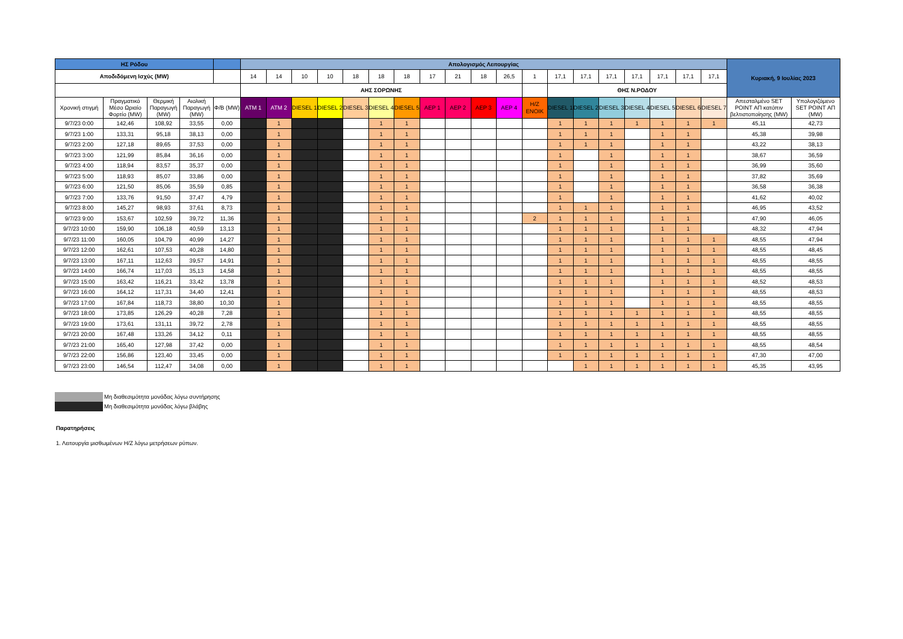| ΗΣ Ρόδου | | | | | Απολογισμός Λειτουργίας | | | | | | | | | | | | | | | | | | | Κυριακή, 9 Ιουλίας 2023 | |
| --- | --- | --- | --- | --- | --- | --- | --- | --- | --- | --- | --- | --- | --- | --- | --- | --- | --- | --- | --- | --- | --- | --- | --- | --- | --- |
| Αποδιδόμενη Ισχύς (MW) | | | | | 14 | 14 | 10 | 10 | 18 | 18 | 18 | 17 | 21 | 18 | 26,5 | 1 | 17,1 | 17,1 | 17,1 | 17,1 | 17,1 | 17,1 | 17,1 | | |
| | | | | | ΑΗΣ ΣΟΡΩΝΗΣ | | | | | | | | | | | | ΘΗΣ Ν.ΡΟΔΟΥ | | | | | | | | |
| Χρονική στιγμή | Πραγματικό Μέσο Ωριαίο Φορτίο (MW) | Θερμική Παραγωγή (MW) | Αιολική Παραγωγή (MW) | Φ/Β (MW) | ATM 1 | ATM 2 | DIESEL 1 | DIESEL 2 | DIESEL 3 | DIESEL 4 | DIESEL 5 | AEP 1 | AEP 2 | AEP 3 | AEP 4 | H/Z ENOIK | DIESEL 1 | DIESEL 2 | DIESEL 3 | DIESEL 4 | DIESEL 5 | DIESEL 6 | DIESEL 7 | Απεσταλμένο SET POINT ΑΠ κατόπιν βελτιστοποίησης (MW) | Υπολογιζόμενο SET POINT ΑΠ (MW) |
| 9/7/23 0:00 | 142,46 | 108,92 | 33,55 | 0,00 | | 1 | | | | 1 | 1 | | | | | | 1 | 1 | 1 | 1 | 1 | 1 | 1 | 45,11 | 42,73 |
| 9/7/23 1:00 | 133,31 | 95,18 | 38,13 | 0,00 | | 1 | | | | 1 | 1 | | | | | | 1 | 1 | 1 | | 1 | 1 | | 45,38 | 39,98 |
| 9/7/23 2:00 | 127,18 | 89,65 | 37,53 | 0,00 | | 1 | | | | 1 | 1 | | | | | | 1 | 1 | 1 | | 1 | 1 | | 43,22 | 38,13 |
| 9/7/23 3:00 | 121,99 | 85,84 | 36,16 | 0,00 | | 1 | | | | 1 | 1 | | | | | | 1 | | 1 | | 1 | 1 | | 38,67 | 36,59 |
| 9/7/23 4:00 | 118,94 | 83,57 | 35,37 | 0,00 | | 1 | | | | 1 | 1 | | | | | | 1 | | 1 | | 1 | 1 | | 36,99 | 35,60 |
| 9/7/23 5:00 | 118,93 | 85,07 | 33,86 | 0,00 | | 1 | | | | 1 | 1 | | | | | | 1 | | 1 | | 1 | 1 | | 37,82 | 35,69 |
| 9/7/23 6:00 | 121,50 | 85,06 | 35,59 | 0,85 | | 1 | | | | 1 | 1 | | | | | | 1 | | 1 | | 1 | 1 | | 36,58 | 36,38 |
| 9/7/23 7:00 | 133,76 | 91,50 | 37,47 | 4,79 | | 1 | | | | 1 | 1 | | | | | | 1 | | 1 | | 1 | 1 | | 41,62 | 40,02 |
| 9/7/23 8:00 | 145,27 | 98,93 | 37,61 | 8,73 | | 1 | | | | 1 | 1 | | | | | | 1 | 1 | 1 | | 1 | 1 | | 46,95 | 43,52 |
| 9/7/23 9:00 | 153,67 | 102,59 | 39,72 | 11,36 | | 1 | | | | 1 | 1 | | | | | 2 | 1 | 1 | 1 | | 1 | 1 | | 47,90 | 46,05 |
| 9/7/23 10:00 | 159,90 | 106,18 | 40,59 | 13,13 | | 1 | | | | 1 | 1 | | | | | | 1 | 1 | 1 | | 1 | 1 | | 48,32 | 47,94 |
| 9/7/23 11:00 | 160,05 | 104,79 | 40,99 | 14,27 | | 1 | | | | 1 | 1 | | | | | | 1 | 1 | 1 | | 1 | 1 | 1 | 48,55 | 47,94 |
| 9/7/23 12:00 | 162,61 | 107,53 | 40,28 | 14,80 | | 1 | | | | 1 | 1 | | | | | | 1 | 1 | 1 | | 1 | 1 | 1 | 48,55 | 48,45 |
| 9/7/23 13:00 | 167,11 | 112,63 | 39,57 | 14,91 | | 1 | | | | 1 | 1 | | | | | | 1 | 1 | 1 | | 1 | 1 | 1 | 48,55 | 48,55 |
| 9/7/23 14:00 | 166,74 | 117,03 | 35,13 | 14,58 | | 1 | | | | 1 | 1 | | | | | | 1 | 1 | 1 | | 1 | 1 | 1 | 48,55 | 48,55 |
| 9/7/23 15:00 | 163,42 | 116,21 | 33,42 | 13,78 | | 1 | | | | 1 | 1 | | | | | | 1 | 1 | 1 | | 1 | 1 | 1 | 48,52 | 48,53 |
| 9/7/23 16:00 | 164,12 | 117,31 | 34,40 | 12,41 | | 1 | | | | 1 | 1 | | | | | | 1 | 1 | 1 | | 1 | 1 | 1 | 48,55 | 48,53 |
| 9/7/23 17:00 | 167,84 | 118,73 | 38,80 | 10,30 | | 1 | | | | 1 | 1 | | | | | | 1 | 1 | 1 | | 1 | 1 | 1 | 48,55 | 48,55 |
| 9/7/23 18:00 | 173,85 | 126,29 | 40,28 | 7,28 | | 1 | | | | 1 | 1 | | | | | | 1 | 1 | 1 | 1 | 1 | 1 | 1 | 48,55 | 48,55 |
| 9/7/23 19:00 | 173,61 | 131,11 | 39,72 | 2,78 | | 1 | | | | 1 | 1 | | | | | | 1 | 1 | 1 | 1 | 1 | 1 | 1 | 48,55 | 48,55 |
| 9/7/23 20:00 | 167,48 | 133,26 | 34,12 | 0,11 | | 1 | | | | 1 | 1 | | | | | | 1 | 1 | 1 | 1 | 1 | 1 | 1 | 48,55 | 48,55 |
| 9/7/23 21:00 | 165,40 | 127,98 | 37,42 | 0,00 | | 1 | | | | 1 | 1 | | | | | | 1 | 1 | 1 | 1 | 1 | 1 | 1 | 48,55 | 48,54 |
| 9/7/23 22:00 | 156,86 | 123,40 | 33,45 | 0,00 | | 1 | | | | 1 | 1 | | | | | | 1 | 1 | 1 | 1 | 1 | 1 | 1 | 47,30 | 47,00 |
| 9/7/23 23:00 | 146,54 | 112,47 | 34,08 | 0,00 | | 1 | | | | 1 | 1 | | | | | | | 1 | 1 | 1 | 1 | 1 | 1 | 45,35 | 43,95 |
| | Μη διαθεσιμότητα μονάδας λόγω συντήρησης |
| | Μη διαθεσιμότητα μονάδας λόγω βλάβης |
Παρατηρήσεις
1. Λειτουργία μισθωμένων Η/Ζ λόγω μετρήσεων ρύπων.